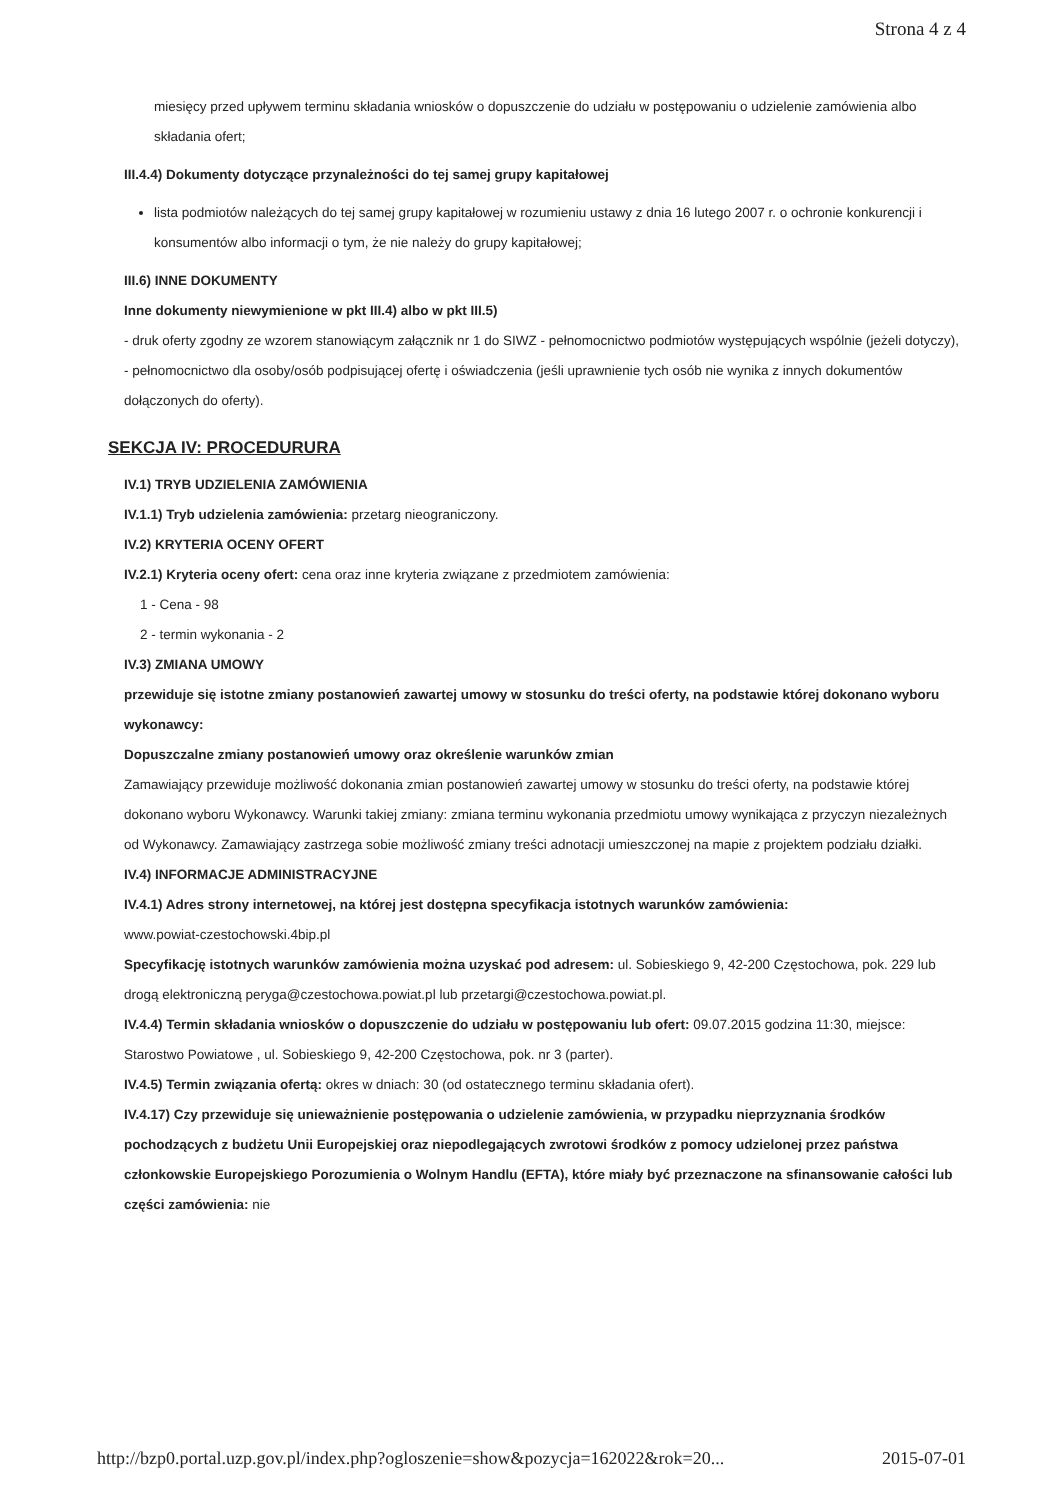Strona 4 z 4
miesięcy przed upływem terminu składania wniosków o dopuszczenie do udziału w postępowaniu o udzielenie zamówienia albo składania ofert;
III.4.4) Dokumenty dotyczące przynależności do tej samej grupy kapitałowej
lista podmiotów należących do tej samej grupy kapitałowej w rozumieniu ustawy z dnia 16 lutego 2007 r. o ochronie konkurencji i konsumentów albo informacji o tym, że nie należy do grupy kapitałowej;
III.6) INNE DOKUMENTY
Inne dokumenty niewymienione w pkt III.4) albo w pkt III.5)
- druk oferty zgodny ze wzorem stanowiącym załącznik nr 1 do SIWZ - pełnomocnictwo podmiotów występujących wspólnie (jeżeli dotyczy), - pełnomocnictwo dla osoby/osób podpisującej ofertę i oświadczenia (jeśli uprawnienie tych osób nie wynika z innych dokumentów dołączonych do oferty).
SEKCJA IV: PROCEDURURA
IV.1) TRYB UDZIELENIA ZAMÓWIENIA
IV.1.1) Tryb udzielenia zamówienia: przetarg nieograniczony.
IV.2) KRYTERIA OCENY OFERT
IV.2.1) Kryteria oceny ofert: cena oraz inne kryteria związane z przedmiotem zamówienia:
1 - Cena - 98
2 - termin wykonania - 2
IV.3) ZMIANA UMOWY
przewiduje się istotne zmiany postanowień zawartej umowy w stosunku do treści oferty, na podstawie której dokonano wyboru wykonawcy:
Dopuszczalne zmiany postanowień umowy oraz określenie warunków zmian
Zamawiający przewiduje możliwość dokonania zmian postanowień zawartej umowy w stosunku do treści oferty, na podstawie której dokonano wyboru Wykonawcy. Warunki takiej zmiany: zmiana terminu wykonania przedmiotu umowy wynikająca z przyczyn niezależnych od Wykonawcy. Zamawiający zastrzega sobie możliwość zmiany treści adnotacji umieszczonej na mapie z projektem podziału działki.
IV.4) INFORMACJE ADMINISTRACYJNE
IV.4.1) Adres strony internetowej, na której jest dostępna specyfikacja istotnych warunków zamówienia:
www.powiat-czestochowski.4bip.pl
Specyfikację istotnych warunków zamówienia można uzyskać pod adresem: ul. Sobieskiego 9, 42-200 Częstochowa, pok. 229 lub drogą elektroniczną peryga@czestochowa.powiat.pl lub przetargi@czestochowa.powiat.pl.
IV.4.4) Termin składania wniosków o dopuszczenie do udziału w postępowaniu lub ofert: 09.07.2015 godzina 11:30, miejsce: Starostwo Powiatowe , ul. Sobieskiego 9, 42-200 Częstochowa, pok. nr 3 (parter).
IV.4.5) Termin związania ofertą: okres w dniach: 30 (od ostatecznego terminu składania ofert).
IV.4.17) Czy przewiduje się unieważnienie postępowania o udzielenie zamówienia, w przypadku nieprzyznania środków pochodzących z budżetu Unii Europejskiej oraz niepodlegających zwrotowi środków z pomocy udzielonej przez państwa członkowskie Europejskiego Porozumienia o Wolnym Handlu (EFTA), które miały być przeznaczone na sfinansowanie całości lub części zamówienia: nie
http://bzp0.portal.uzp.gov.pl/index.php?ogloszenie=show&pozycja=162022&rok=20... 2015-07-01